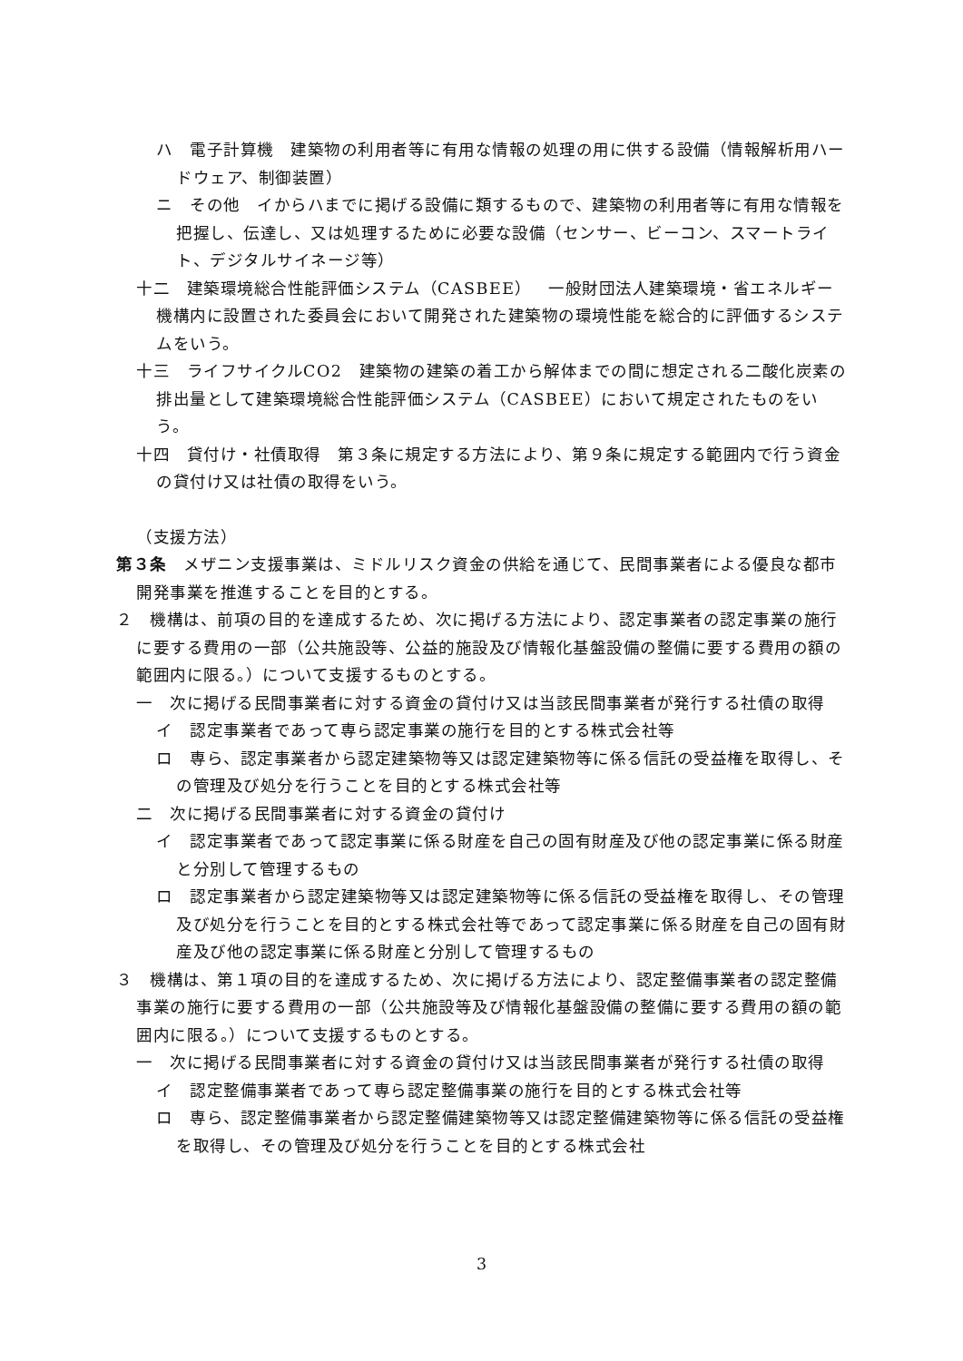ハ　電子計算機　建築物の利用者等に有用な情報の処理の用に供する設備（情報解析用ハードウェア、制御装置）
ニ　その他　イからハまでに掲げる設備に類するもので、建築物の利用者等に有用な情報を把握し、伝達し、又は処理するために必要な設備（センサー、ビーコン、スマートライト、デジタルサイネージ等）
十二　建築環境総合性能評価システム（CASBEE）　一般財団法人建築環境・省エネルギー機構内に設置された委員会において開発された建築物の環境性能を総合的に評価するシステムをいう。
十三　ライフサイクルCO2　建築物の建築の着工から解体までの間に想定される二酸化炭素の排出量として建築環境総合性能評価システム（CASBEE）において規定されたものをいう。
十四　貸付け・社債取得　第３条に規定する方法により、第９条に規定する範囲内で行う資金の貸付け又は社債の取得をいう。
（支援方法）
第３条　メザニン支援事業は、ミドルリスク資金の供給を通じて、民間事業者による優良な都市開発事業を推進することを目的とする。
２　機構は、前項の目的を達成するため、次に掲げる方法により、認定事業者の認定事業の施行に要する費用の一部（公共施設等、公益的施設及び情報化基盤設備の整備に要する費用の額の範囲内に限る。）について支援するものとする。
一　次に掲げる民間事業者に対する資金の貸付け又は当該民間事業者が発行する社債の取得
イ　認定事業者であって専ら認定事業の施行を目的とする株式会社等
ロ　専ら、認定事業者から認定建築物等又は認定建築物等に係る信託の受益権を取得し、その管理及び処分を行うことを目的とする株式会社等
二　次に掲げる民間事業者に対する資金の貸付け
イ　認定事業者であって認定事業に係る財産を自己の固有財産及び他の認定事業に係る財産と分別して管理するもの
ロ　認定事業者から認定建築物等又は認定建築物等に係る信託の受益権を取得し、その管理及び処分を行うことを目的とする株式会社等であって認定事業に係る財産を自己の固有財産及び他の認定事業に係る財産と分別して管理するもの
３　機構は、第１項の目的を達成するため、次に掲げる方法により、認定整備事業者の認定整備事業の施行に要する費用の一部（公共施設等及び情報化基盤設備の整備に要する費用の額の範囲内に限る。）について支援するものとする。
一　次に掲げる民間事業者に対する資金の貸付け又は当該民間事業者が発行する社債の取得
イ　認定整備事業者であって専ら認定整備事業の施行を目的とする株式会社等
ロ　専ら、認定整備事業者から認定整備建築物等又は認定整備建築物等に係る信託の受益権を取得し、その管理及び処分を行うことを目的とする株式会社
3